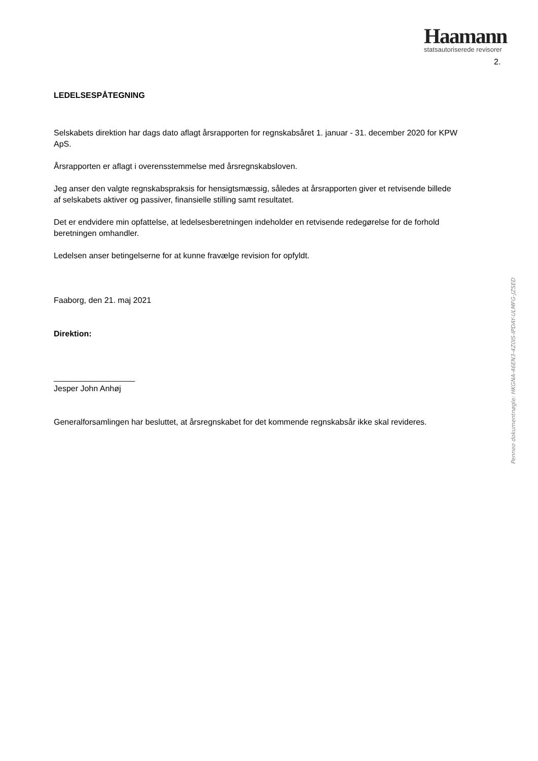Haamann
statsautoriserede revisorer
2.
LEDELSESPÅTEGNING
Selskabets direktion har dags dato aflagt årsrapporten for regnskabsåret 1. januar - 31. december 2020 for KPW ApS.
Årsrapporten er aflagt i overensstemmelse med årsregnskabsloven.
Jeg anser den valgte regnskabspraksis for hensigtsmæssig, således at årsrapporten giver et retvisende billede af selskabets aktiver og passiver, finansielle stilling samt resultatet.
Det er endvidere min opfattelse, at ledelsesberetningen indeholder en retvisende redegørelse for de forhold beretningen omhandler.
Ledelsen anser betingelserne for at kunne fravælge revision for opfyldt.
Faaborg, den 21. maj 2021
Direktion:
__________________
Jesper John Anhøj
Generalforsamlingen har besluttet, at årsregnskabet for det kommende regnskabsår ikke skal revideres.
Penneo dokumentnøgle: HKGNA-46EN3-4Z0IS-IPDAY-ULMFG-JZSED